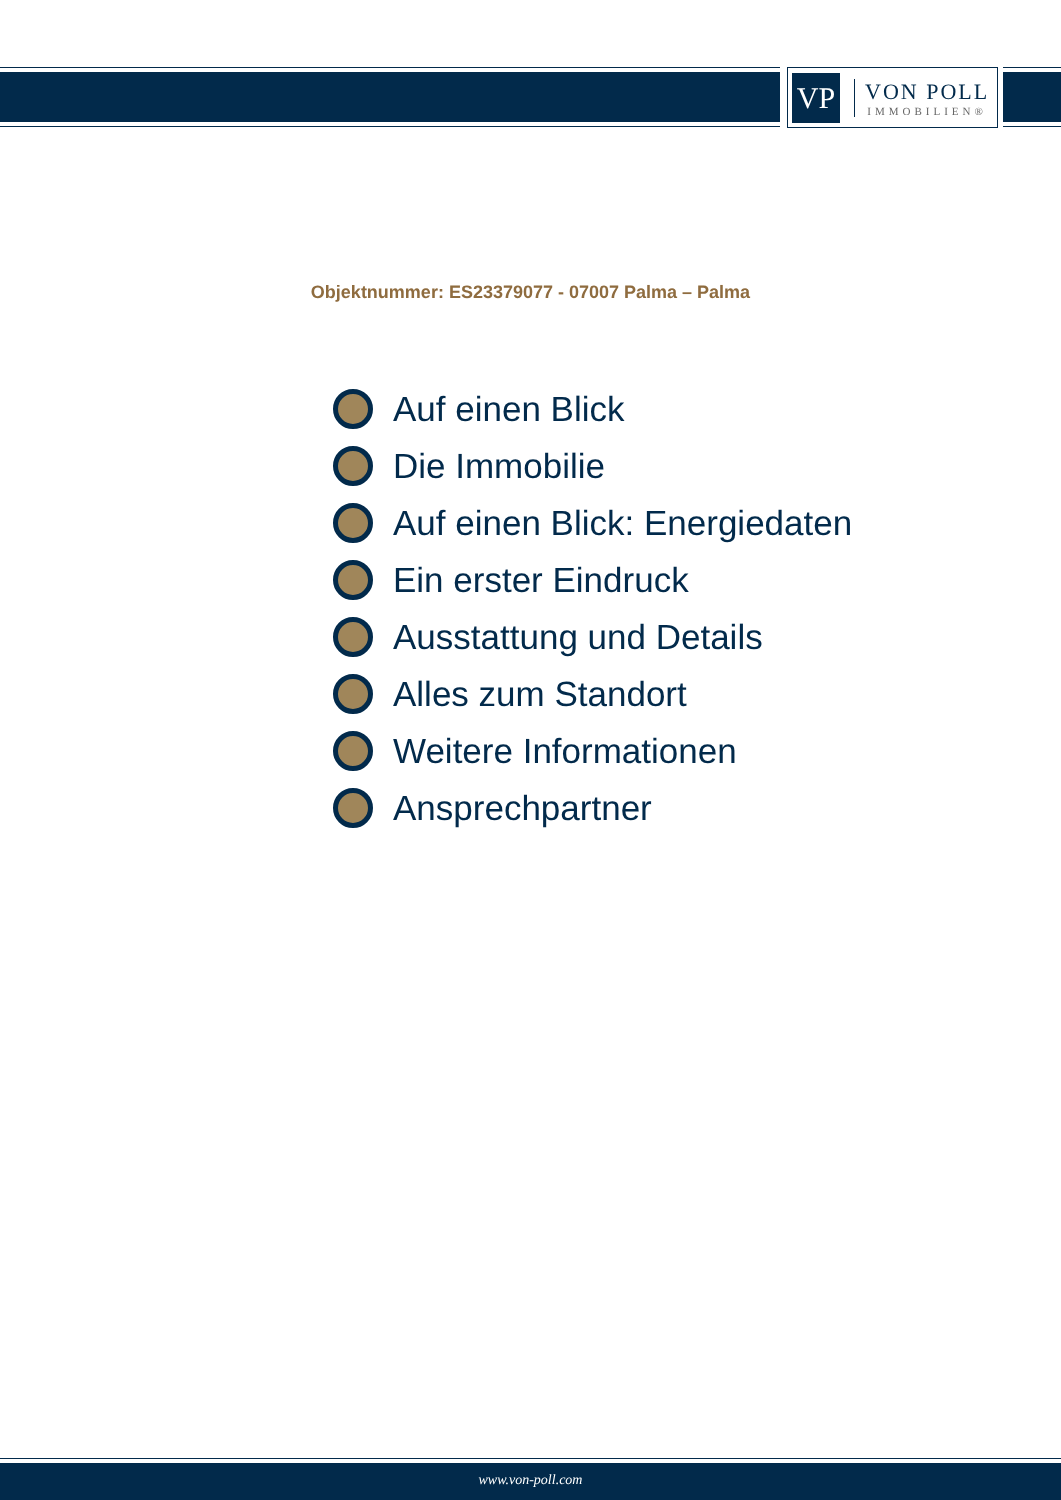VP
VON POLL
IMMOBILIEN®
Objektnummer: ES23379077 - 07007 Palma – Palma
Auf einen Blick
Die Immobilie
Auf einen Blick: Energiedaten
Ein erster Eindruck
Ausstattung und Details
Alles zum Standort
Weitere Informationen
Ansprechpartner
www.von-poll.com